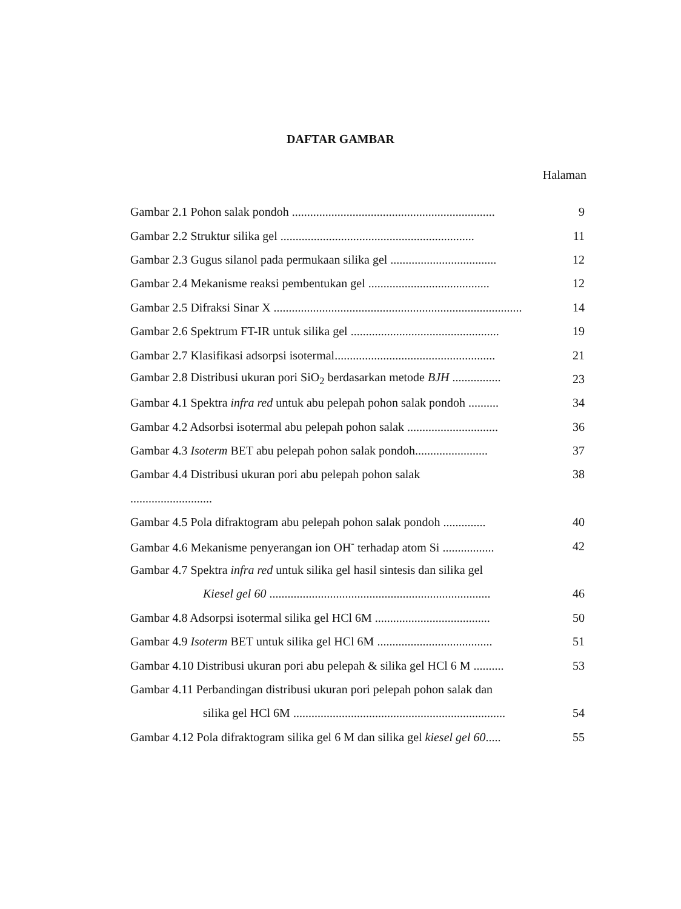DAFTAR GAMBAR
Halaman
Gambar 2.1 Pohon salak pondoh ................................................................... 9
Gambar 2.2 Struktur silika gel ................................................................ 11
Gambar 2.3 Gugus silanol pada permukaan silika gel ................................... 12
Gambar 2.4 Mekanisme reaksi pembentukan gel ........................................ 12
Gambar 2.5 Difraksi Sinar X .................................................................................. 14
Gambar 2.6 Spektrum FT-IR untuk silika gel ................................................. 19
Gambar 2.7 Klasifikasi adsorpsi isotermal..................................................... 21
Gambar 2.8 Distribusi ukuran pori SiO<sub>2</sub> berdasarkan metode BJH ................ 23
Gambar 4.1 Spektra infra red untuk abu pelepah pohon salak pondoh .......... 34
Gambar 4.2 Adsorbsi isotermal abu pelepah pohon salak .............................. 36
Gambar 4.3 Isoterm BET abu pelepah pohon salak pondoh........................ 37
Gambar 4.4 Distribusi ukuran pori abu pelepah pohon salak 38
...........................
Gambar 4.5 Pola difraktogram abu pelepah pohon salak pondoh .............. 40
Gambar 4.6 Mekanisme penyerangan ion OH<sup>-</sup> terhadap atom Si ................. 42
Gambar 4.7 Spektra infra red untuk silika gel hasil sintesis dan silika gel
Kiesel gel 60 ......................................................................... 46
Gambar 4.8 Adsorpsi isotermal silika gel HCl 6M ...................................... 50
Gambar 4.9 Isoterm BET untuk silika gel HCl 6M ...................................... 51
Gambar 4.10 Distribusi ukuran pori abu pelepah & silika gel HCl 6 M .......... 53
Gambar 4.11 Perbandingan distribusi ukuran pori pelepah pohon salak dan
silika gel HCl 6M ...................................................................... 54
Gambar 4.12 Pola difraktogram silika gel 6 M dan silika gel kiesel gel 60..... 55